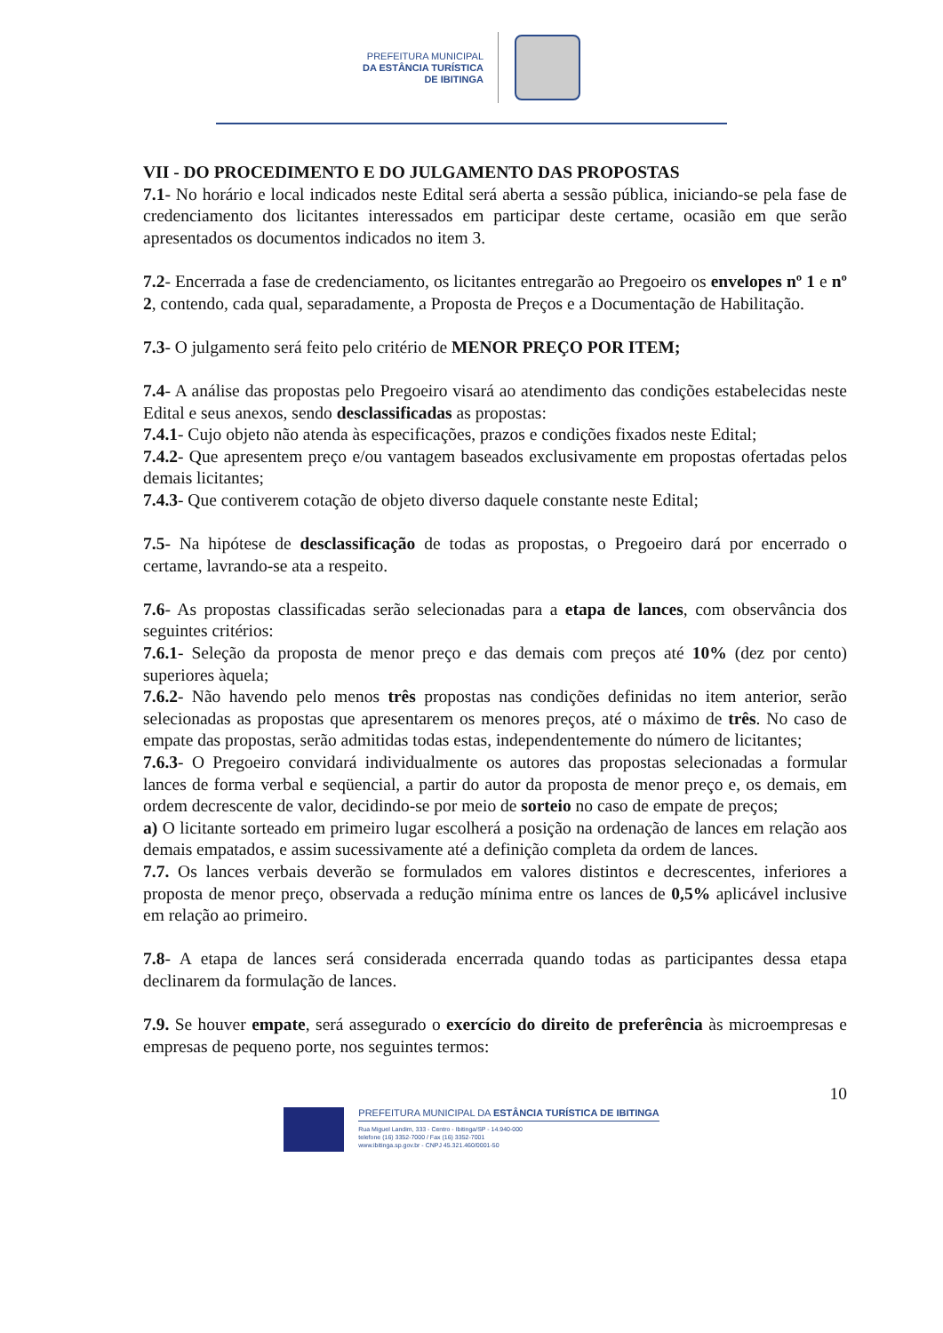PREFEITURA MUNICIPAL
DA ESTÂNCIA TURÍSTICA
DE IBITINGA
VII - DO PROCEDIMENTO E DO JULGAMENTO DAS PROPOSTAS
7.1- No horário e local indicados neste Edital será aberta a sessão pública, iniciando-se pela fase de credenciamento dos licitantes interessados em participar deste certame, ocasião em que serão apresentados os documentos indicados no item 3.
7.2- Encerrada a fase de credenciamento, os licitantes entregarão ao Pregoeiro os envelopes nº 1 e nº 2, contendo, cada qual, separadamente, a Proposta de Preços e a Documentação de Habilitação.
7.3- O julgamento será feito pelo critério de MENOR PREÇO POR ITEM;
7.4- A análise das propostas pelo Pregoeiro visará ao atendimento das condições estabelecidas neste Edital e seus anexos, sendo desclassificadas as propostas:
7.4.1- Cujo objeto não atenda às especificações, prazos e condições fixados neste Edital;
7.4.2- Que apresentem preço e/ou vantagem baseados exclusivamente em propostas ofertadas pelos demais licitantes;
7.4.3- Que contiverem cotação de objeto diverso daquele constante neste Edital;
7.5- Na hipótese de desclassificação de todas as propostas, o Pregoeiro dará por encerrado o certame, lavrando-se ata a respeito.
7.6- As propostas classificadas serão selecionadas para a etapa de lances, com observância dos seguintes critérios:
7.6.1- Seleção da proposta de menor preço e das demais com preços até 10% (dez por cento) superiores àquela;
7.6.2- Não havendo pelo menos três propostas nas condições definidas no item anterior, serão selecionadas as propostas que apresentarem os menores preços, até o máximo de três. No caso de empate das propostas, serão admitidas todas estas, independentemente do número de licitantes;
7.6.3- O Pregoeiro convidará individualmente os autores das propostas selecionadas a formular lances de forma verbal e seqüencial, a partir do autor da proposta de menor preço e, os demais, em ordem decrescente de valor, decidindo-se por meio de sorteio no caso de empate de preços;
a) O licitante sorteado em primeiro lugar escolherá a posição na ordenação de lances em relação aos demais empatados, e assim sucessivamente até a definição completa da ordem de lances.
7.7. Os lances verbais deverão se formulados em valores distintos e decrescentes, inferiores a proposta de menor preço, observada a redução mínima entre os lances de 0,5% aplicável inclusive em relação ao primeiro.
7.8- A etapa de lances será considerada encerrada quando todas as participantes dessa etapa declinarem da formulação de lances.
7.9. Se houver empate, será assegurado o exercício do direito de preferência às microempresas e empresas de pequeno porte, nos seguintes termos:
10
PREFEITURA MUNICIPAL DA ESTÂNCIA TURÍSTICA DE IBITINGA
Rua Miguel Landim, 333 - Centro - Ibitinga/SP - 14.940-000
telefone (16) 3352-7000 / Fax (16) 3352-7001
www.ibitinga.sp.gov.br - CNPJ 45.321.460/0001-50